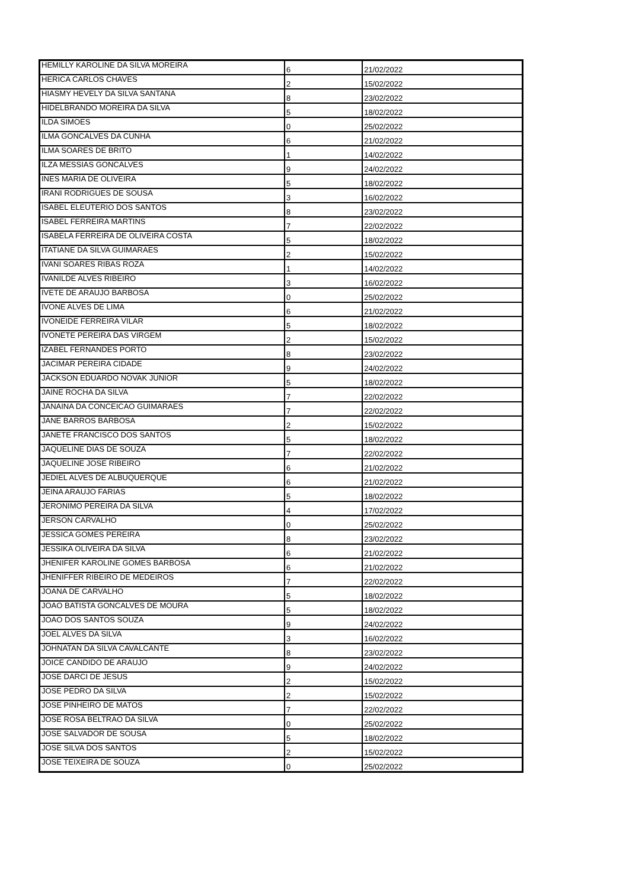| HEMILLY KAROLINE DA SILVA MOREIRA | 6 | 21/02/2022 |
| HERICA CARLOS CHAVES | 2 | 15/02/2022 |
| HIASMY HEVELY DA SILVA SANTANA | 8 | 23/02/2022 |
| HIDELBRANDO MOREIRA DA SILVA | 5 | 18/02/2022 |
| ILDA SIMOES | 0 | 25/02/2022 |
| ILMA GONCALVES DA CUNHA | 6 | 21/02/2022 |
| ILMA SOARES DE BRITO | 1 | 14/02/2022 |
| ILZA MESSIAS GONCALVES | 9 | 24/02/2022 |
| INES MARIA DE OLIVEIRA | 5 | 18/02/2022 |
| IRANI RODRIGUES DE SOUSA | 3 | 16/02/2022 |
| ISABEL ELEUTERIO DOS SANTOS | 8 | 23/02/2022 |
| ISABEL FERREIRA MARTINS | 7 | 22/02/2022 |
| ISABELA FERREIRA DE OLIVEIRA COSTA | 5 | 18/02/2022 |
| ITATIANE DA SILVA GUIMARAES | 2 | 15/02/2022 |
| IVANI SOARES RIBAS ROZA | 1 | 14/02/2022 |
| IVANILDE ALVES RIBEIRO | 3 | 16/02/2022 |
| IVETE DE ARAUJO BARBOSA | 0 | 25/02/2022 |
| IVONE ALVES DE LIMA | 6 | 21/02/2022 |
| IVONEIDE FERREIRA VILAR | 5 | 18/02/2022 |
| IVONETE PEREIRA DAS VIRGEM | 2 | 15/02/2022 |
| IZABEL FERNANDES PORTO | 8 | 23/02/2022 |
| JACIMAR PEREIRA CIDADE | 9 | 24/02/2022 |
| JACKSON EDUARDO NOVAK JUNIOR | 5 | 18/02/2022 |
| JAINE ROCHA DA SILVA | 7 | 22/02/2022 |
| JANAINA DA CONCEICAO GUIMARAES | 7 | 22/02/2022 |
| JANE BARROS BARBOSA | 2 | 15/02/2022 |
| JANETE FRANCISCO DOS SANTOS | 5 | 18/02/2022 |
| JAQUELINE DIAS DE SOUZA | 7 | 22/02/2022 |
| JAQUELINE JOSE RIBEIRO | 6 | 21/02/2022 |
| JEDIEL ALVES DE ALBUQUERQUE | 6 | 21/02/2022 |
| JEINA ARAUJO FARIAS | 5 | 18/02/2022 |
| JERONIMO PEREIRA DA SILVA | 4 | 17/02/2022 |
| JERSON CARVALHO | 0 | 25/02/2022 |
| JESSICA GOMES PEREIRA | 8 | 23/02/2022 |
| JESSIKA OLIVEIRA DA SILVA | 6 | 21/02/2022 |
| JHENIFER KAROLINE GOMES BARBOSA | 6 | 21/02/2022 |
| JHENIFFER RIBEIRO DE MEDEIROS | 7 | 22/02/2022 |
| JOANA DE CARVALHO | 5 | 18/02/2022 |
| JOAO BATISTA GONCALVES DE MOURA | 5 | 18/02/2022 |
| JOAO DOS SANTOS SOUZA | 9 | 24/02/2022 |
| JOEL ALVES DA SILVA | 3 | 16/02/2022 |
| JOHNATAN DA SILVA CAVALCANTE | 8 | 23/02/2022 |
| JOICE CANDIDO DE ARAUJO | 9 | 24/02/2022 |
| JOSE DARCI DE JESUS | 2 | 15/02/2022 |
| JOSE PEDRO DA SILVA | 2 | 15/02/2022 |
| JOSE PINHEIRO DE MATOS | 7 | 22/02/2022 |
| JOSE ROSA BELTRAO DA SILVA | 0 | 25/02/2022 |
| JOSE SALVADOR DE SOUSA | 5 | 18/02/2022 |
| JOSE SILVA DOS SANTOS | 2 | 15/02/2022 |
| JOSE TEIXEIRA DE SOUZA | 0 | 25/02/2022 |